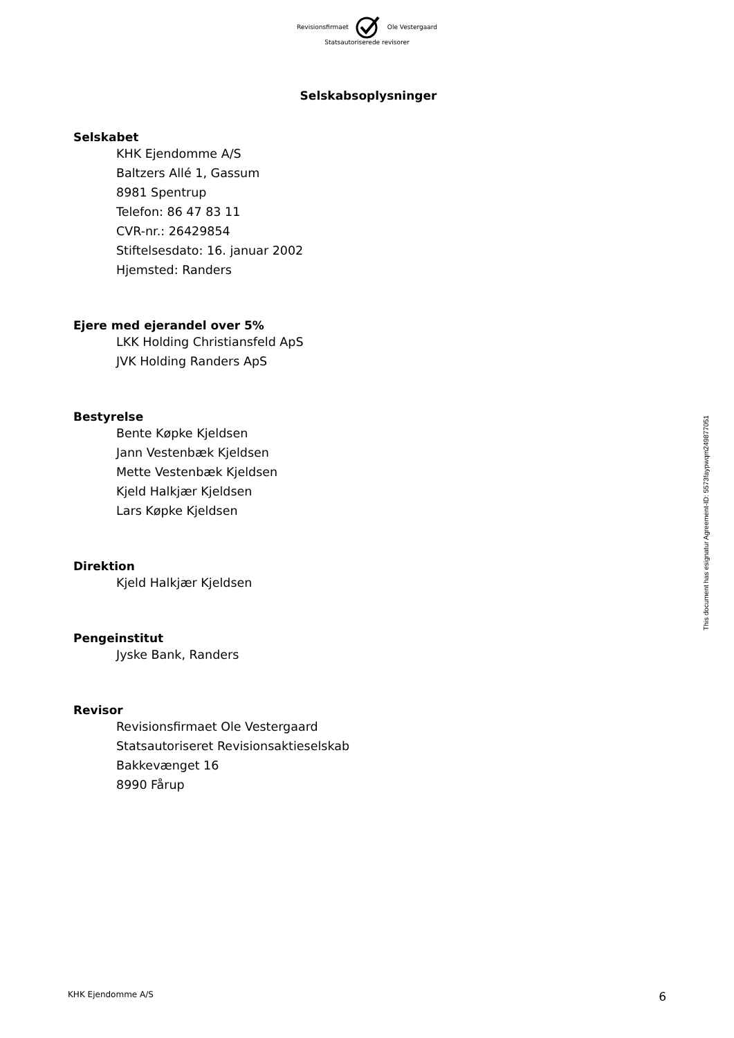Revisionsfirmaet Ole Vestergaard
Statsautoriserede revisorer
Selskabsoplysninger
Selskabet
KHK Ejendomme A/S
Baltzers Allé 1, Gassum
8981 Spentrup
Telefon: 86 47 83 11
CVR-nr.: 26429854
Stiftelsesdato: 16. januar 2002
Hjemsted: Randers
Ejere med ejerandel over 5%
LKK Holding Christiansfeld ApS
JVK Holding Randers ApS
Bestyrelse
Bente Køpke Kjeldsen
Jann Vestenbæk Kjeldsen
Mette Vestenbæk Kjeldsen
Kjeld Halkjær Kjeldsen
Lars Køpke Kjeldsen
Direktion
Kjeld Halkjær Kjeldsen
Pengeinstitut
Jyske Bank, Randers
Revisor
Revisionsfirmaet Ole Vestergaard
Statsautoriseret Revisionsaktieselskab
Bakkevænget 16
8990 Fårup
This document has esignatur Agreement-ID: 5573faypwqm249877051
KHK Ejendomme A/S 6